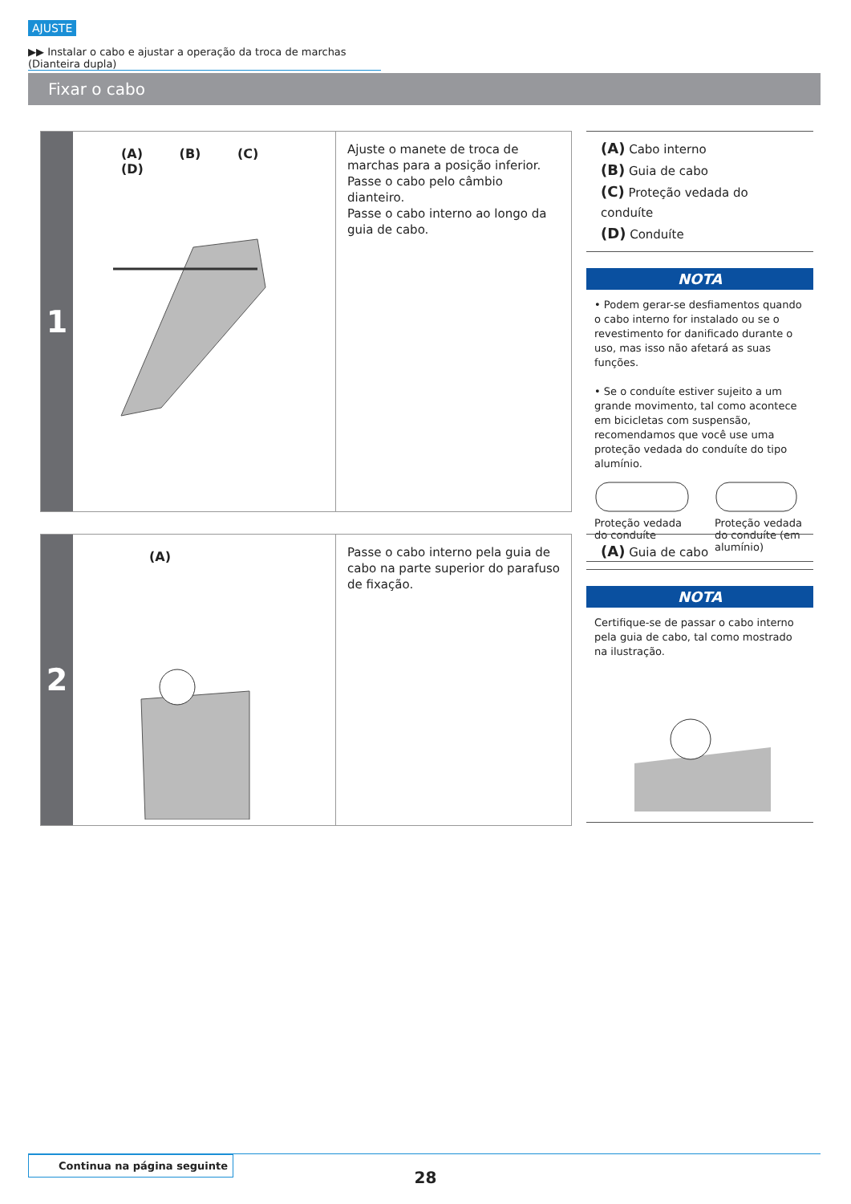AJUSTE
▶▶ Instalar o cabo e ajustar a operação da troca de marchas (Dianteira dupla)
Fixar o cabo
1
(A) (B) (C) (D)
Ajuste o manete de troca de marchas para a posição inferior.
Passe o cabo pelo câmbio dianteiro.
Passe o cabo interno ao longo da guia de cabo.
(A) Cabo interno
(B) Guia de cabo
(C) Proteção vedada do conduíte
(D) Conduíte
NOTA
• Podem gerar-se desfiamentos quando o cabo interno for instalado ou se o revestimento for danificado durante o uso, mas isso não afetará as suas funções.
• Se o conduíte estiver sujeito a um grande movimento, tal como acontece em bicicletas com suspensão, recomendamos que você use uma proteção vedada do conduíte do tipo alumínio.
Proteção vedada do conduíte
Proteção vedada do conduíte (em alumínio)
2
(A)
Passe o cabo interno pela guia de cabo na parte superior do parafuso de fixação.
(A) Guia de cabo
NOTA
Certifique-se de passar o cabo interno pela guia de cabo, tal como mostrado na ilustração.
Continua na página seguinte
28